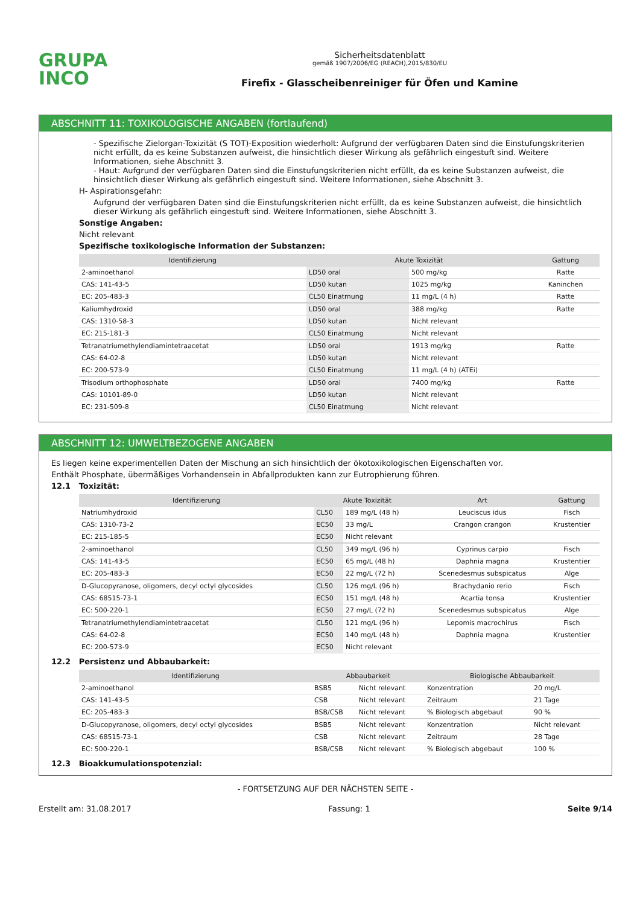GRUPA
INCO
Sicherheitsdatenblatt
gemäß 1907/2006/EG (REACH),2015/830/EU
Firefix - Glasscheibenreiniger für Öfen und Kamine
ABSCHNITT 11: TOXIKOLOGISCHE ANGABEN (fortlaufend)
- Spezifische Zielorgan-Toxizität (S TOT)-Exposition wiederholt: Aufgrund der verfügbaren Daten sind die Einstufungskriterien nicht erfüllt, da es keine Substanzen aufweist, die hinsichtlich dieser Wirkung als gefährlich eingestuft sind. Weitere Informationen, siehe Abschnitt 3.
- Haut: Aufgrund der verfügbaren Daten sind die Einstufungskriterien nicht erfüllt, da es keine Substanzen aufweist, die hinsichtlich dieser Wirkung als gefährlich eingestuft sind. Weitere Informationen, siehe Abschnitt 3.
H- Aspirationsgefahr:
Aufgrund der verfügbaren Daten sind die Einstufungskriterien nicht erfüllt, da es keine Substanzen aufweist, die hinsichtlich dieser Wirkung als gefährlich eingestuft sind. Weitere Informationen, siehe Abschnitt 3.
Sonstige Angaben:
Nicht relevant
Spezifische toxikologische Information der Substanzen:
| Identifizierung | Akute Toxizität | | Gattung |
| --- | --- | --- | --- |
| 2-aminoethanol | LD50 oral | 500 mg/kg | Ratte |
| CAS: 141-43-5 | LD50 kutan | 1025 mg/kg | Kaninchen |
| EC: 205-483-3 | CL50 Einatmung | 11 mg/L (4 h) | Ratte |
| Kaliumhydroxid | LD50 oral | 388 mg/kg | Ratte |
| CAS: 1310-58-3 | LD50 kutan | Nicht relevant | |
| EC: 215-181-3 | CL50 Einatmung | Nicht relevant | |
| Tetranatriumethylendiamintetraacetat | LD50 oral | 1913 mg/kg | Ratte |
| CAS: 64-02-8 | LD50 kutan | Nicht relevant | |
| EC: 200-573-9 | CL50 Einatmung | 11 mg/L (4 h) (ATEi) | |
| Trisodium orthophosphate | LD50 oral | 7400 mg/kg | Ratte |
| CAS: 10101-89-0 | LD50 kutan | Nicht relevant | |
| EC: 231-509-8 | CL50 Einatmung | Nicht relevant | |
ABSCHNITT 12: UMWELTBEZOGENE ANGABEN
Es liegen keine experimentellen Daten der Mischung an sich hinsichtlich der ökotoxikologischen Eigenschaften vor.
Enthält Phosphate, übermäßiges Vorhandensein in Abfallprodukten kann zur Eutrophierung führen.
12.1 Toxizität:
| Identifizierung | Akute Toxizität | | Art | Gattung |
| --- | --- | --- | --- | --- |
| Natriumhydroxid | CL50 | 189 mg/L (48 h) | Leuciscus idus | Fisch |
| CAS: 1310-73-2 | EC50 | 33 mg/L | Crangon crangon | Krustentier |
| EC: 215-185-5 | EC50 | Nicht relevant | | |
| 2-aminoethanol | CL50 | 349 mg/L (96 h) | Cyprinus carpio | Fisch |
| CAS: 141-43-5 | EC50 | 65 mg/L (48 h) | Daphnia magna | Krustentier |
| EC: 205-483-3 | EC50 | 22 mg/L (72 h) | Scenedesmus subspicatus | Alge |
| D-Glucopyranose, oligomers, decyl octyl glycosides | CL50 | 126 mg/L (96 h) | Brachydanio rerio | Fisch |
| CAS: 68515-73-1 | EC50 | 151 mg/L (48 h) | Acartia tonsa | Krustentier |
| EC: 500-220-1 | EC50 | 27 mg/L (72 h) | Scenedesmus subspicatus | Alge |
| Tetranatriumethylendiamintetraacetat | CL50 | 121 mg/L (96 h) | Lepomis macrochirus | Fisch |
| CAS: 64-02-8 | EC50 | 140 mg/L (48 h) | Daphnia magna | Krustentier |
| EC: 200-573-9 | EC50 | Nicht relevant | | |
12.2 Persistenz und Abbaubarkeit:
| Identifizierung | Abbaubarkeit | | Biologische Abbaubarkeit | |
| --- | --- | --- | --- | --- |
| 2-aminoethanol | BSB5 | Nicht relevant | Konzentration | 20 mg/L |
| CAS: 141-43-5 | CSB | Nicht relevant | Zeitraum | 21 Tage |
| EC: 205-483-3 | BSB/CSB | Nicht relevant | % Biologisch abgebaut | 90 % |
| D-Glucopyranose, oligomers, decyl octyl glycosides | BSB5 | Nicht relevant | Konzentration | Nicht relevant |
| CAS: 68515-73-1 | CSB | Nicht relevant | Zeitraum | 28 Tage |
| EC: 500-220-1 | BSB/CSB | Nicht relevant | % Biologisch abgebaut | 100 % |
12.3 Bioakkumulationspotenzial:
- FORTSETZUNG AUF DER NÄCHSTEN SEITE -
Erstellt am: 31.08.2017 Fassung: 1 Seite 9/14